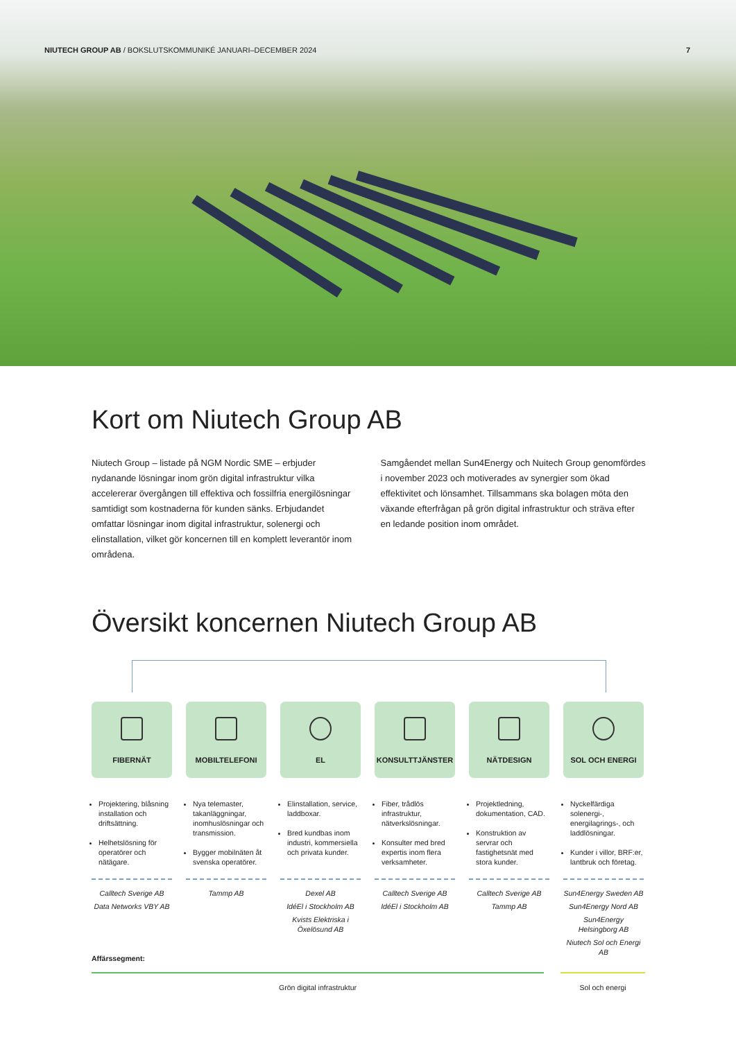NIUTECH GROUP AB / BOKSLUTSKOMMUNIKÉ JANUARI–DECEMBER 2024 7
Kort om Niutech Group AB
Niutech Group – listade på NGM Nordic SME – erbjuder nydanande lösningar inom grön digital infrastruktur vilka accelererar övergången till effektiva och fossilfria energilösningar samtidigt som kostnaderna för kunden sänks. Erbjudandet omfattar lösningar inom digital infrastruktur, solenergi och elinstallation, vilket gör koncernen till en komplett leverantör inom områdena.
Samgåendet mellan Sun4Energy och Nuitech Group genomfördes i november 2023 och motiverades av synergier som ökad effektivitet och lönsamhet. Tillsammans ska bolagen möta den växande efterfrågan på grön digital infrastruktur och sträva efter en ledande position inom området.
Översikt koncernen Niutech Group AB
FIBERNÄT
Projektering, blåsning installation och driftsättning.
Helhetslösning för operatörer och nätägare.
Calltech Sverige AB
Data Networks VBY AB
MOBILTELEFONI
Nya telemaster, takanläggningar, inomhuslösningar och transmission.
Bygger mobilnäten åt svenska operatörer.
Tammp AB
EL
Elinstallation, service, laddboxar.
Bred kundbas inom industri, kommersiella och privata kunder.
Dexel AB
IdéEl i Stockholm AB
Kvists Elektriska i Öxelösund AB
KONSULTTJÄNSTER
Fiber, trådlös infrastruktur, nätverkslösningar.
Konsulter med bred expertis inom flera verksamheter.
Calltech Sverige AB
IdéEl i Stockholm AB
NÄTDESIGN
Projektledning, dokumentation, CAD.
Konstruktion av servrar och fastighetsnät med stora kunder.
Calltech Sverige AB
Tammp AB
SOL OCH ENERGI
Nyckelfärdiga solenergi-, energilagrings-, och laddlösningar.
Kunder i villor, BRF:er, lantbruk och företag.
Sun4Energy Sweden AB
Sun4Energy Nord AB
Sun4Energy Helsingborg AB
Niutech Sol och Energi AB
Affärssegment:
Grön digital infrastruktur Sol och energi